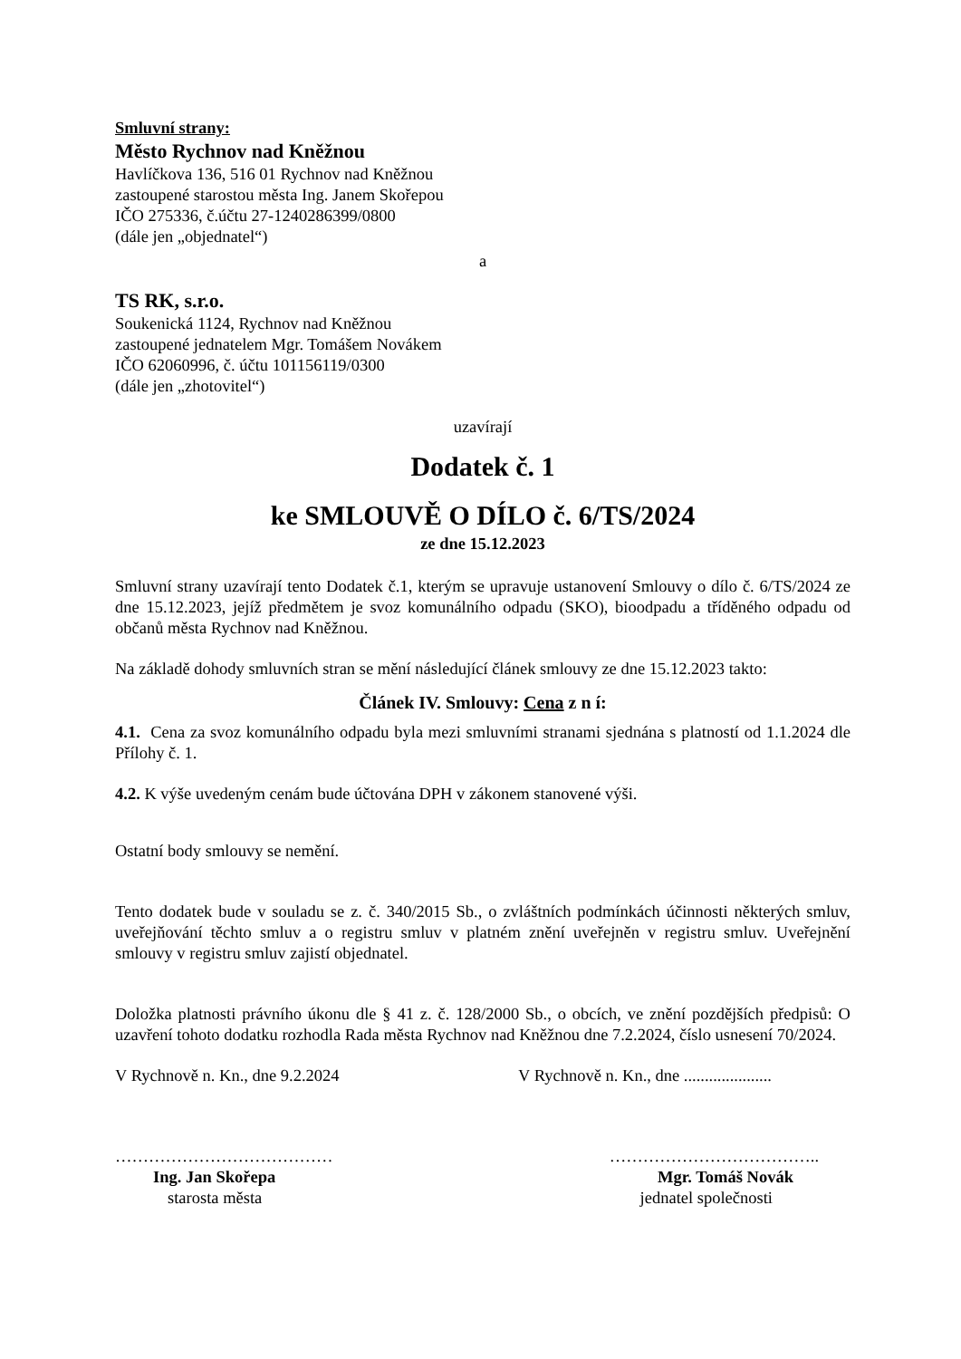Smluvní strany:
Město Rychnov nad Kněžnou
Havlíčkova 136, 516 01 Rychnov nad Kněžnou
zastoupené starostou města Ing. Janem Skořepou
IČO 275336, č.účtu 27-1240286399/0800
(dále jen „objednatel“)
a
TS RK, s.r.o.
Soukenická 1124, Rychnov nad Kněžnou
zastoupené jednatelem Mgr. Tomášem Novákem
IČO 62060996, č. účtu 101156119/0300
(dále jen „zhotovitel“)
uzavírají
Dodatek č. 1
ke SMLOUVĚ O DÍLO č. 6/TS/2024
ze dne 15.12.2023
Smluvní strany uzavírají tento Dodatek č.1, kterým se upravuje ustanovení Smlouvy o dílo č. 6/TS/2024 ze dne 15.12.2023, jejíž předmětem je svoz komunálního odpadu (SKO), bioodpadu a tříděného odpadu od občanů města Rychnov nad Kněžnou.
Na základě dohody smluvních stran se mění následující článek smlouvy ze dne 15.12.2023 takto:
Článek IV. Smlouvy: Cena z n í:
4.1. Cena za svoz komunálního odpadu byla mezi smluvními stranami sjednána s platností od 1.1.2024 dle Přílohy č. 1.
4.2. K výše uvedeným cenám bude účtována DPH v zákonem stanovené výši.
Ostatní body smlouvy se nemění.
Tento dodatek bude v souladu se z. č. 340/2015 Sb., o zvláštních podmínkách účinnosti některých smluv, uveřejňování těchto smluv a o registru smluv v platném znění uveřejněn v registru smluv. Uveřejnění smlouvy v registru smluv zajistí objednatel.
Doložka platnosti právního úkonu dle § 41 z. č. 128/2000 Sb., o obcích, ve znění pozdějších předpisů: O uzavření tohoto dodatku rozhodla Rada města Rychnov nad Kněžnou dne 7.2.2024, číslo usnesení 70/2024.
V Rychnově n. Kn., dne 9.2.2024 V Rychnově n. Kn., dne .....................
………………………………… ………………………………..
Ing. Jan Skořepa Mgr. Tomáš Novák
starosta města jednatel společnosti